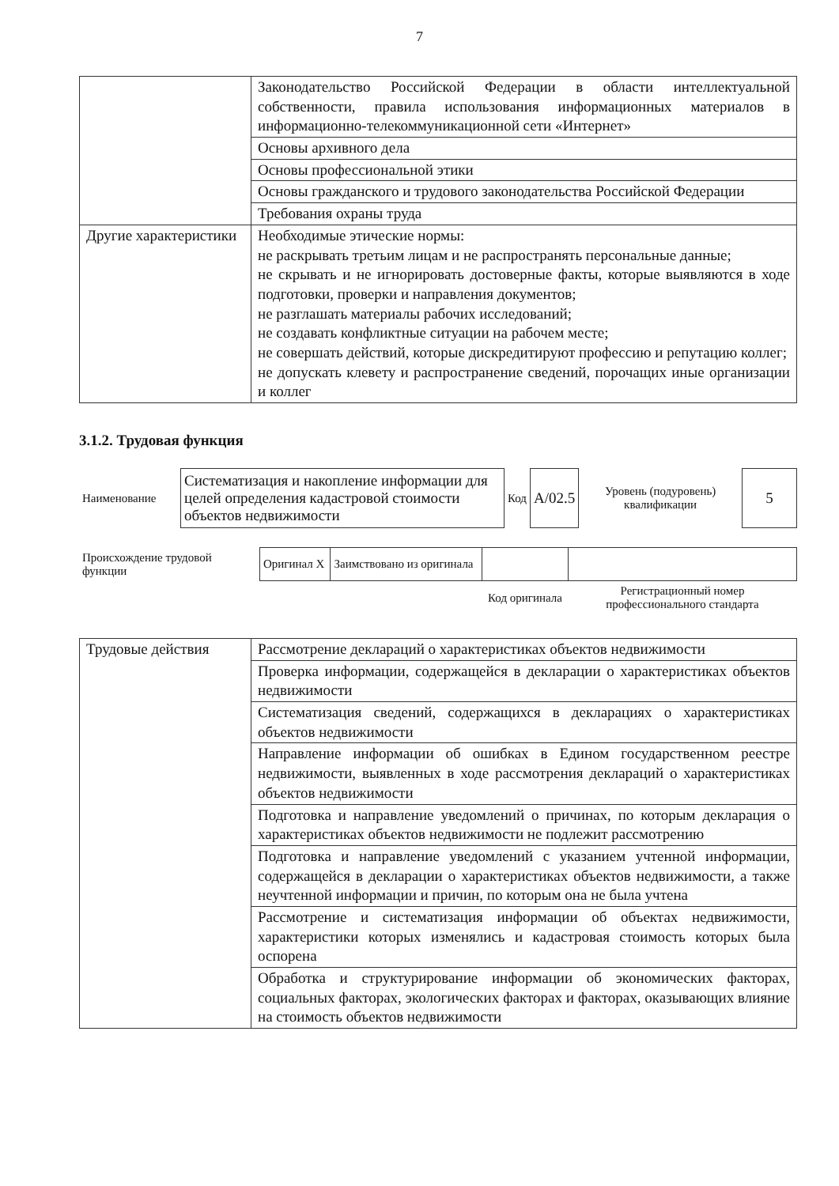7
| | Законодательство Российской Федерации в области интеллектуальной собственности, правила использования информационных материалов в информационно-телекоммуникационной сети «Интернет» |
| | Основы архивного дела |
| | Основы профессиональной этики |
| | Основы гражданского и трудового законодательства Российской Федерации |
| | Требования охраны труда |
| Другие характеристики | Необходимые этические нормы: не раскрывать третьим лицам и не распространять персональные данные; не скрывать и не игнорировать достоверные факты, которые выявляются в ходе подготовки, проверки и направления документов; не разглашать материалы рабочих исследований; не создавать конфликтные ситуации на рабочем месте; не совершать действий, которые дискредитируют профессию и репутацию коллег; не допускать клевету и распространение сведений, порочащих иные организации и коллег |
3.1.2. Трудовая функция
| Наименование | Систематизация и накопление информации для целей определения кадастровой стоимости объектов недвижимости | Код | A/02.5 | Уровень (подуровень) квалификации | 5 |
| Происхождение трудовой функции | Оригинал X | Заимствовано из оригинала | | |
| | | | Код оригинала | Регистрационный номер профессионального стандарта |
| Трудовые действия | Рассмотрение деклараций о характеристиках объектов недвижимости |
| | Проверка информации, содержащейся в декларации о характеристиках объектов недвижимости |
| | Систематизация сведений, содержащихся в декларациях о характеристиках объектов недвижимости |
| | Направление информации об ошибках в Едином государственном реестре недвижимости, выявленных в ходе рассмотрения деклараций о характеристиках объектов недвижимости |
| | Подготовка и направление уведомлений о причинах, по которым декларация о характеристиках объектов недвижимости не подлежит рассмотрению |
| | Подготовка и направление уведомлений с указанием учтенной информации, содержащейся в декларации о характеристиках объектов недвижимости, а также неучтенной информации и причин, по которым она не была учтена |
| | Рассмотрение и систематизация информации об объектах недвижимости, характеристики которых изменялись и кадастровая стоимость которых была оспорена |
| | Обработка и структурирование информации об экономических факторах, социальных факторах, экологических факторах и факторах, оказывающих влияние на стоимость объектов недвижимости |